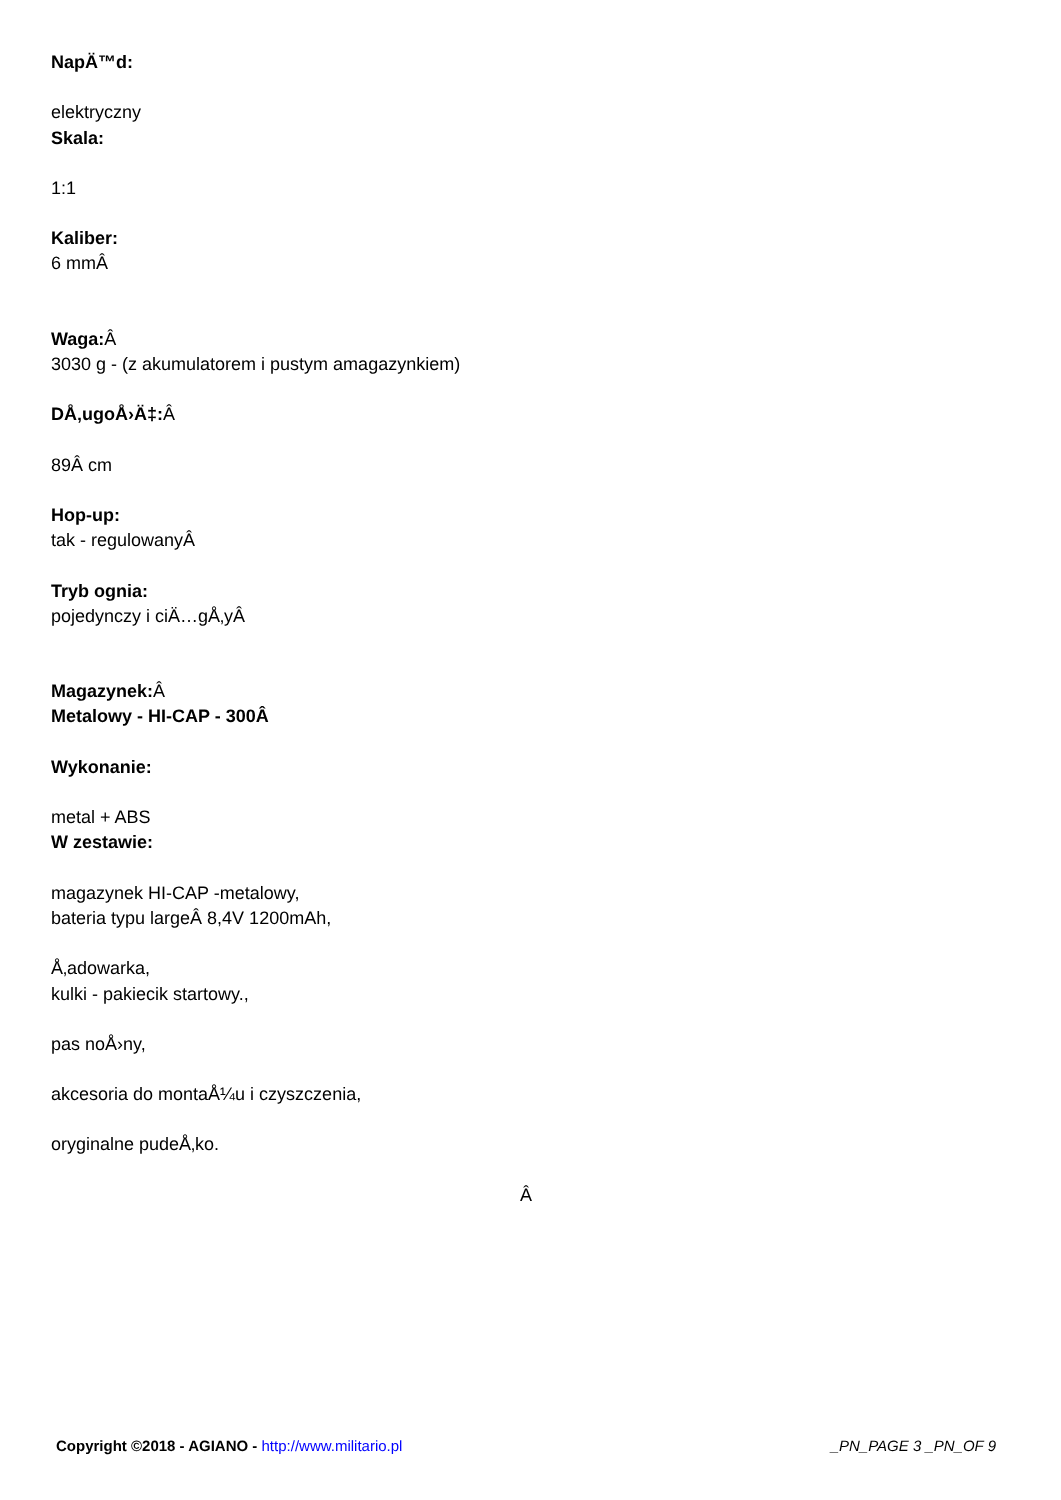NapÄ™d:
elektryczny
Skala:
1:1
Kaliber:
6 mmÂ
Waga: Â
3030 g - (z akumulatorem i pustym amagazynkiem)
DÅ‚ugoÅ›Ä‡: Â
89Â cm
Hop-up:
tak - regulowanyÂ
Tryb ognia:
pojedynczy i ciÄ…gÅ‚yÂ
Magazynek: Â
Metalowy - HI-CAP - 300Â
Wykonanie:
metal + ABS
W zestawie:
magazynek HI-CAP -metalowy,
bateria typu largeÂ 8,4V 1200mAh,
Å‚adowarka,
kulki - pakiecik startowy.,
pas noÅ›ny,
akcesoria do montaÅ¼u i czyszczenia,
oryginalne pudeÅ‚ko.
Â
Copyright ©2018 - AGIANO - http://www.militario.pl _PN_PAGE 3 _PN_OF 9